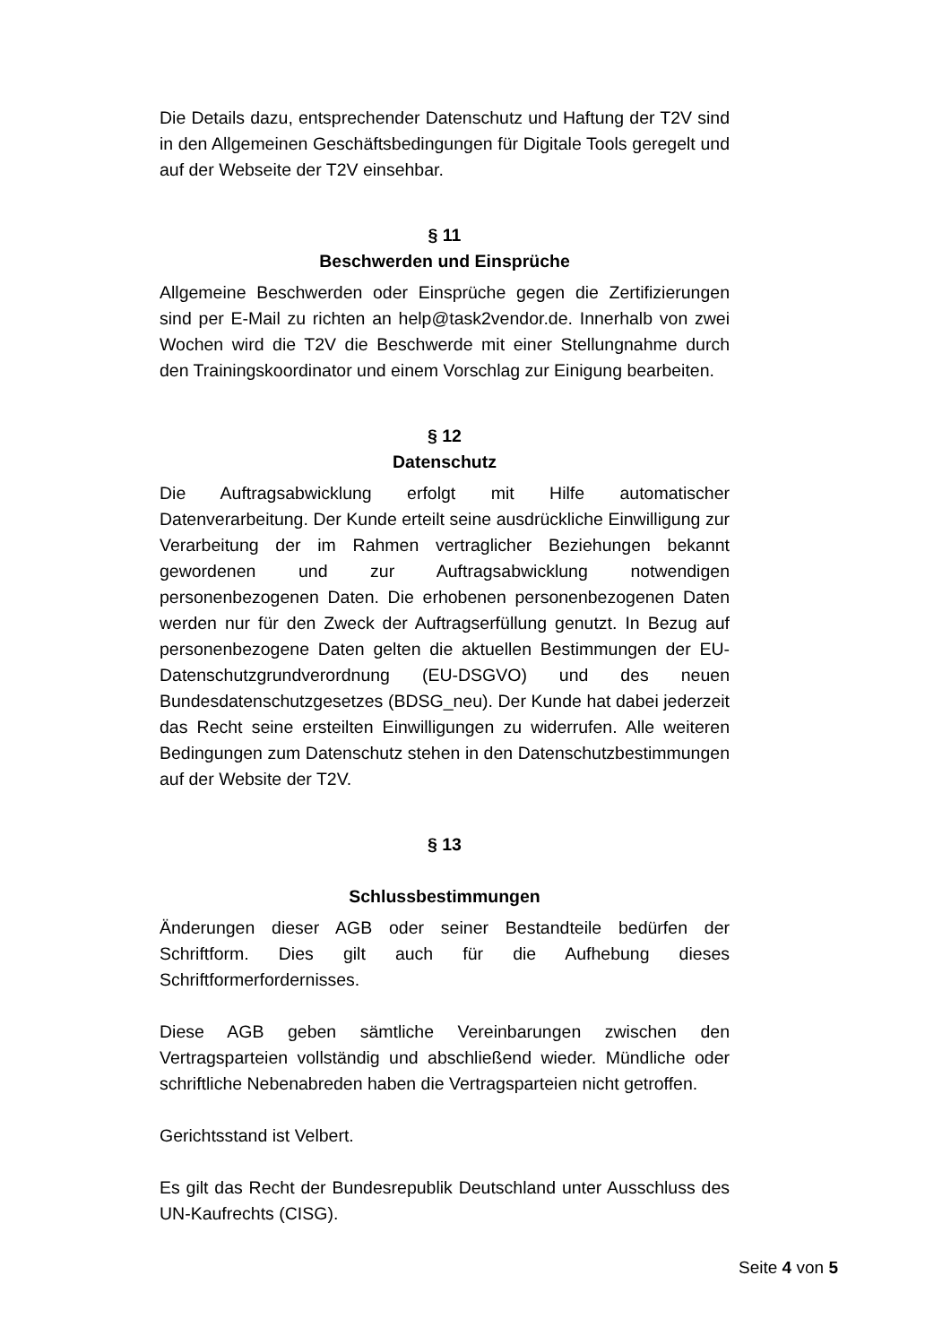Die Details dazu, entsprechender Datenschutz und Haftung der T2V sind in den Allgemeinen Geschäftsbedingungen für Digitale Tools geregelt und auf der Webseite der T2V einsehbar.
§ 11
Beschwerden und Einsprüche
Allgemeine Beschwerden oder Einsprüche gegen die Zertifizierungen sind per E-Mail zu richten an help@task2vendor.de. Innerhalb von zwei Wochen wird die T2V die Beschwerde mit einer Stellungnahme durch den Trainingskoordinator und einem Vorschlag zur Einigung bearbeiten.
§ 12
Datenschutz
Die Auftragsabwicklung erfolgt mit Hilfe automatischer Datenverarbeitung. Der Kunde erteilt seine ausdrückliche Einwilligung zur Verarbeitung der im Rahmen vertraglicher Beziehungen bekannt gewordenen und zur Auftragsabwicklung notwendigen personenbezogenen Daten. Die erhobenen personenbezogenen Daten werden nur für den Zweck der Auftragserfüllung genutzt. In Bezug auf personenbezogene Daten gelten die aktuellen Bestimmungen der EU-Datenschutzgrundverordnung (EU-DSGVO) und des neuen Bundesdatenschutzgesetzes (BDSG_neu). Der Kunde hat dabei jederzeit das Recht seine ersteilten Einwilligungen zu widerrufen. Alle weiteren Bedingungen zum Datenschutz stehen in den Datenschutzbestimmungen auf der Website der T2V.
§ 13
Schlussbestimmungen
Änderungen dieser AGB oder seiner Bestandteile bedürfen der Schriftform. Dies gilt auch für die Aufhebung dieses Schriftformerfordernisses.
Diese AGB geben sämtliche Vereinbarungen zwischen den Vertragsparteien vollständig und abschließend wieder. Mündliche oder schriftliche Nebenabreden haben die Vertragsparteien nicht getroffen.
Gerichtsstand ist Velbert.
Es gilt das Recht der Bundesrepublik Deutschland unter Ausschluss des UN-Kaufrechts (CISG).
Seite 4 von 5